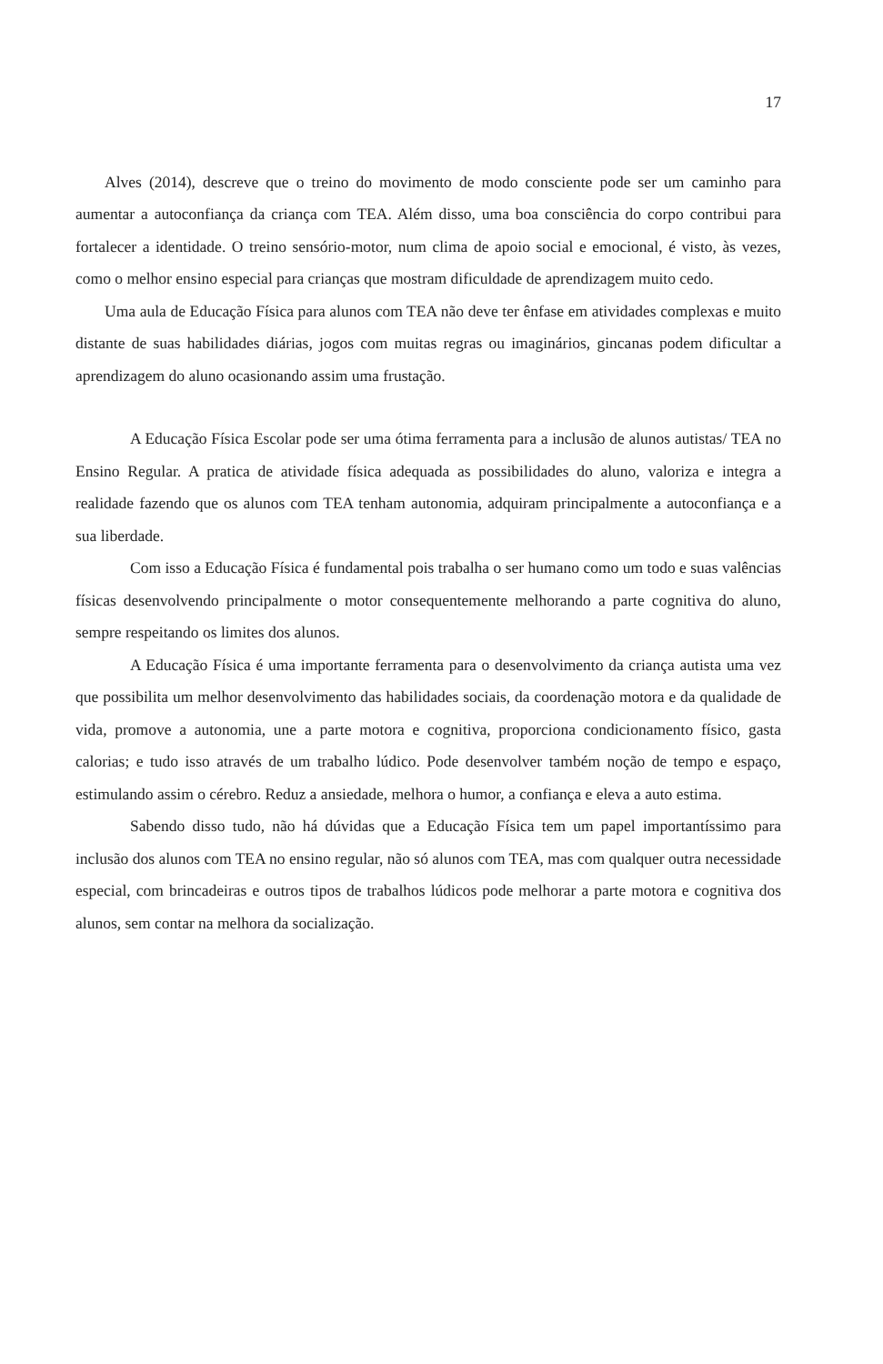17
Alves (2014), descreve que o treino do movimento de modo consciente pode ser um caminho para aumentar a autoconfiança da criança com TEA. Além disso, uma boa consciência do corpo contribui para fortalecer a identidade. O treino sensório-motor, num clima de apoio social e emocional, é visto, às vezes, como o melhor ensino especial para crianças que mostram dificuldade de aprendizagem muito cedo.
Uma aula de Educação Física para alunos com TEA não deve ter ênfase em atividades complexas e muito distante de suas habilidades diárias, jogos com muitas regras ou imaginários, gincanas podem dificultar a aprendizagem do aluno ocasionando assim uma frustação.
A Educação Física Escolar pode ser uma ótima ferramenta para a inclusão de alunos autistas/ TEA no Ensino Regular. A pratica de atividade física adequada as possibilidades do aluno, valoriza e integra a realidade fazendo que os alunos com TEA tenham autonomia, adquiram principalmente a autoconfiança e a sua liberdade.
Com isso a Educação Física é fundamental pois trabalha o ser humano como um todo e suas valências físicas desenvolvendo principalmente o motor consequentemente melhorando a parte cognitiva do aluno, sempre respeitando os limites dos alunos.
A Educação Física é uma importante ferramenta para o desenvolvimento da criança autista uma vez que possibilita um melhor desenvolvimento das habilidades sociais, da coordenação motora e da qualidade de vida, promove a autonomia, une a parte motora e cognitiva, proporciona condicionamento físico, gasta calorias; e tudo isso através de um trabalho lúdico. Pode desenvolver também noção de tempo e espaço, estimulando assim o cérebro. Reduz a ansiedade, melhora o humor, a confiança e eleva a auto estima.
Sabendo disso tudo, não há dúvidas que a Educação Física tem um papel importantíssimo para inclusão dos alunos com TEA no ensino regular, não só alunos com TEA, mas com qualquer outra necessidade especial, com brincadeiras e outros tipos de trabalhos lúdicos pode melhorar a parte motora e cognitiva dos alunos, sem contar na melhora da socialização.